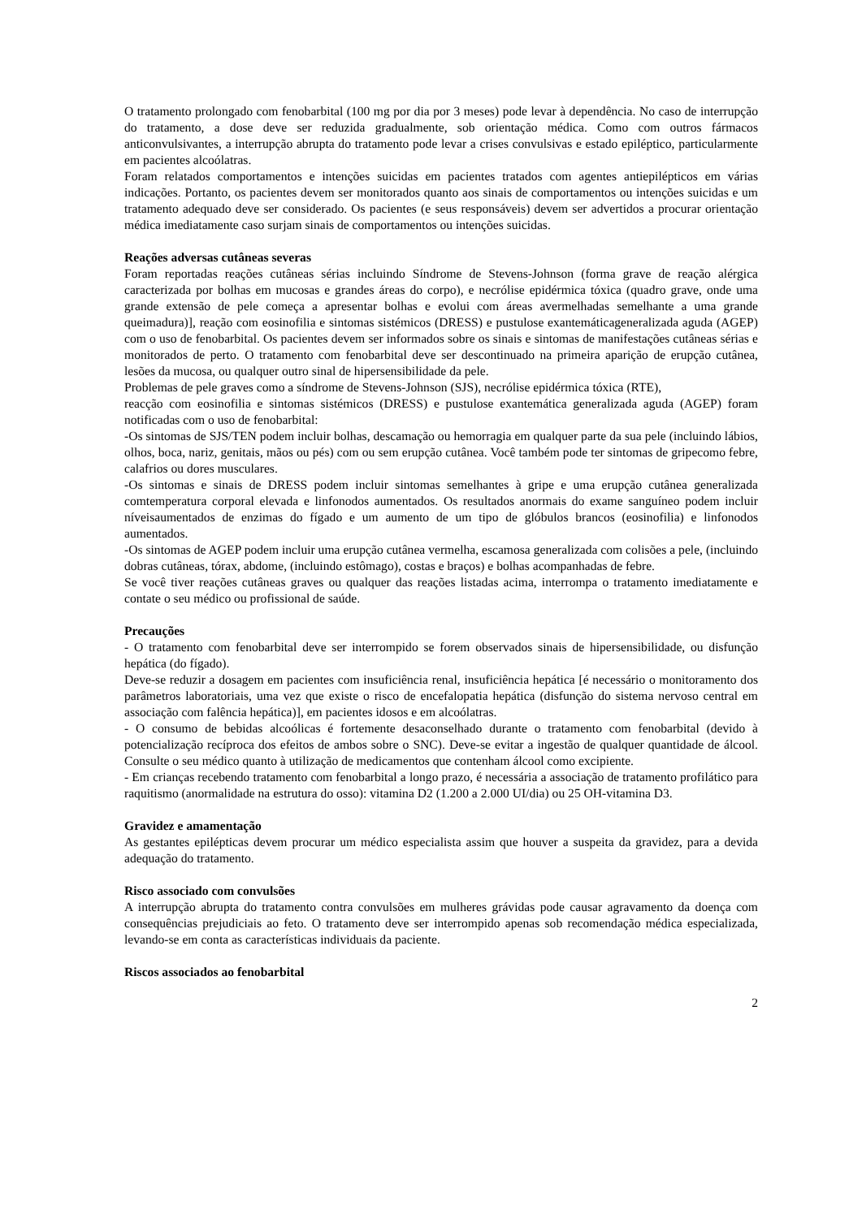O tratamento prolongado com fenobarbital (100 mg por dia por 3 meses) pode levar à dependência. No caso de interrupção do tratamento, a dose deve ser reduzida gradualmente, sob orientação médica. Como com outros fármacos anticonvulsivantes, a interrupção abrupta do tratamento pode levar a crises convulsivas e estado epiléptico, particularmente em pacientes alcoólatras.
Foram relatados comportamentos e intenções suicidas em pacientes tratados com agentes antiepilépticos em várias indicações. Portanto, os pacientes devem ser monitorados quanto aos sinais de comportamentos ou intenções suicidas e um tratamento adequado deve ser considerado. Os pacientes (e seus responsáveis) devem ser advertidos a procurar orientação médica imediatamente caso surjam sinais de comportamentos ou intenções suicidas.
Reações adversas cutâneas severas
Foram reportadas reações cutâneas sérias incluindo Síndrome de Stevens-Johnson (forma grave de reação alérgica caracterizada por bolhas em mucosas e grandes áreas do corpo), e necrólise epidérmica tóxica (quadro grave, onde uma grande extensão de pele começa a apresentar bolhas e evolui com áreas avermelhadas semelhante a uma grande queimadura)], reação com eosinofilia e sintomas sistémicos (DRESS) e pustulose exantemáticageneralizada aguda (AGEP) com o uso de fenobarbital. Os pacientes devem ser informados sobre os sinais e sintomas de manifestações cutâneas sérias e monitorados de perto. O tratamento com fenobarbital deve ser descontinuado na primeira aparição de erupção cutânea, lesões da mucosa, ou qualquer outro sinal de hipersensibilidade da pele.
Problemas de pele graves como a síndrome de Stevens-Johnson (SJS), necrólise epidérmica tóxica (RTE),
reacção com eosinofilia e sintomas sistémicos (DRESS) e pustulose exantemática generalizada aguda (AGEP) foram notificadas com o uso de fenobarbital:
-Os sintomas de SJS/TEN podem incluir bolhas, descamação ou hemorragia em qualquer parte da sua pele (incluindo lábios, olhos, boca, nariz, genitais, mãos ou pés) com ou sem erupção cutânea. Você também pode ter sintomas de gripecomo febre, calafrios ou dores musculares.
-Os sintomas e sinais de DRESS podem incluir sintomas semelhantes à gripe e uma erupção cutânea generalizada comtemperatura corporal elevada e linfonodos aumentados. Os resultados anormais do exame sanguíneo podem incluir níveisaumentados de enzimas do fígado e um aumento de um tipo de glóbulos brancos (eosinofilia) e linfonodos aumentados.
-Os sintomas de AGEP podem incluir uma erupção cutânea vermelha, escamosa generalizada com colisões a pele, (incluindo dobras cutâneas, tórax, abdome, (incluindo estômago), costas e braços) e bolhas acompanhadas de febre.
Se você tiver reações cutâneas graves ou qualquer das reações listadas acima, interrompa o tratamento imediatamente e contate o seu médico ou profissional de saúde.
Precauções
- O tratamento com fenobarbital deve ser interrompido se forem observados sinais de hipersensibilidade, ou disfunção hepática (do fígado).
Deve-se reduzir a dosagem em pacientes com insuficiência renal, insuficiência hepática [é necessário o monitoramento dos parâmetros laboratoriais, uma vez que existe o risco de encefalopatia hepática (disfunção do sistema nervoso central em associação com falência hepática)], em pacientes idosos e em alcoólatras.
- O consumo de bebidas alcoólicas é fortemente desaconselhado durante o tratamento com fenobarbital (devido à potencialização recíproca dos efeitos de ambos sobre o SNC). Deve-se evitar a ingestão de qualquer quantidade de álcool. Consulte o seu médico quanto à utilização de medicamentos que contenham álcool como excipiente.
- Em crianças recebendo tratamento com fenobarbital a longo prazo, é necessária a associação de tratamento profilático para raquitismo (anormalidade na estrutura do osso): vitamina D2 (1.200 a 2.000 UI/dia) ou 25 OH-vitamina D3.
Gravidez e amamentação
As gestantes epilépticas devem procurar um médico especialista assim que houver a suspeita da gravidez, para a devida adequação do tratamento.
Risco associado com convulsões
A interrupção abrupta do tratamento contra convulsões em mulheres grávidas pode causar agravamento da doença com consequências prejudiciais ao feto. O tratamento deve ser interrompido apenas sob recomendação médica especializada, levando-se em conta as características individuais da paciente.
Riscos associados ao fenobarbital
2